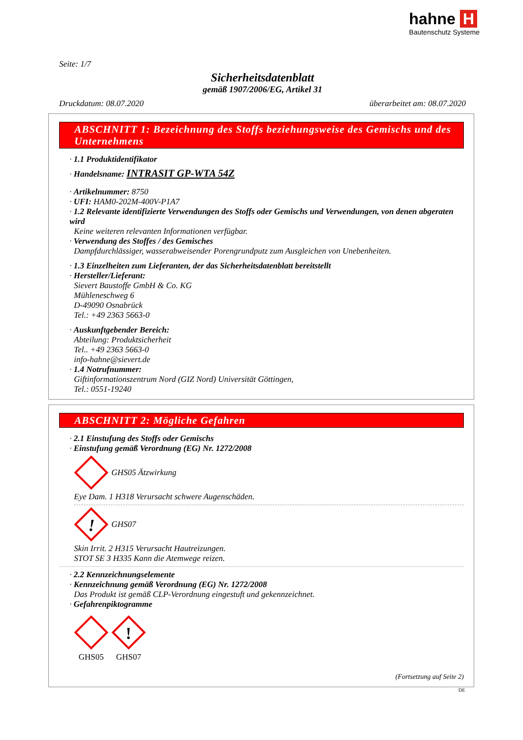hahne H
Bautenschutz Systeme
Seite: 1/7
Sicherheitsdatenblatt
gemäß 1907/2006/EG, Artikel 31
Druckdatum: 08.07.2020 überarbeitet am: 08.07.2020
ABSCHNITT 1: Bezeichnung des Stoffs beziehungsweise des Gemischs und des Unternehmens
· 1.1 Produktidentifikator
· Handelsname: INTRASIT GP-WTA 54Z
· Artikelnummer: 8750
· UFI: HAM0-202M-400V-P1A7
· 1.2 Relevante identifizierte Verwendungen des Stoffs oder Gemischs und Verwendungen, von denen abgeraten wird
Keine weiteren relevanten Informationen verfügbar.
· Verwendung des Stoffes / des Gemisches
Dampfdurchlässiger, wasserabweisender Porengrundputz zum Ausgleichen von Unebenheiten.
· 1.3 Einzelheiten zum Lieferanten, der das Sicherheitsdatenblatt bereitstellt
· Hersteller/Lieferant:
Sievert Baustoffe GmbH & Co. KG
Mühleneschweg 6
D-49090 Osnabrück
Tel.: +49 2363 5663-0
· Auskunftgebender Bereich:
Abteilung: Produktsicherheit
Tel.. +49 2363 5663-0
info-hahne@sievert.de
· 1.4 Notrufnummer:
Giftinformationszentrum Nord (GIZ Nord) Universität Göttingen,
Tel.: 0551-19240
ABSCHNITT 2: Mögliche Gefahren
· 2.1 Einstufung des Stoffs oder Gemischs
· Einstufung gemäß Verordnung (EG) Nr. 1272/2008
GHS05 Ätzwirkung
Eye Dam. 1 H318 Verursacht schwere Augenschäden.
!
GHS07
Skin Irrit. 2 H315 Verursacht Hautreizungen.
STOT SE 3 H335 Kann die Atemwege reizen.
· 2.2 Kennzeichnungselemente
· Kennzeichnung gemäß Verordnung (EG) Nr. 1272/2008
Das Produkt ist gemäß CLP-Verordnung eingestuft und gekennzeichnet.
· Gefahrenpiktogramme
GHS05
!
GHS07
(Fortsetzung auf Seite 2)
DE